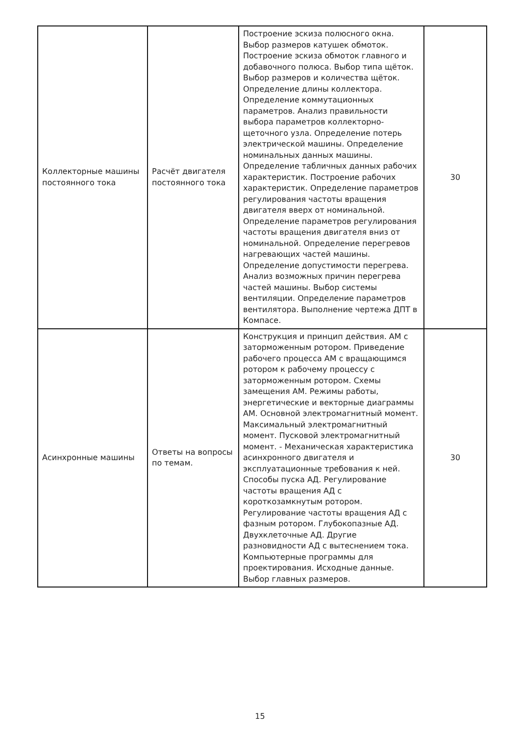| Коллекторные машины постоянного тока | Расчёт двигателя постоянного тока | Построение эскиза полюсного окна. Выбор размеров катушек обмоток. Построение эскиза обмоток главного и добавочного полюса. Выбор типа щёток. Выбор размеров и количества щёток. Определение длины коллектора. Определение коммутационных параметров. Анализ правильности выбора параметров коллекторно-щеточного узла. Определение потерь электрической машины. Определение номинальных данных машины. Определение табличных данных рабочих характеристик. Построение рабочих характеристик. Определение параметров регулирования частоты вращения двигателя вверх от номинальной. Определение параметров регулирования частоты вращения двигателя вниз от номинальной. Определение перегревов нагревающих частей машины. Определение допустимости перегрева. Анализ возможных причин перегрева частей машины. Выбор системы вентиляции. Определение параметров вентилятора. Выполнение чертежа ДПТ в Компасе. | 30 |
| Асинхронные машины | Ответы на вопросы по темам. | Конструкция и принцип действия. АМ с заторможенным ротором. Приведение рабочего процесса АМ с вращающимся ротором к рабочему процессу с заторможенным ротором. Схемы замещения АМ. Режимы работы, энергетические и векторные диаграммы АМ. Основной электромагнитный момент. Максимальный электромагнитный момент. Пусковой электромагнитный момент. - Механическая характеристика асинхронного двигателя и эксплуатационные требования к ней. Способы пуска АД. Регулирование частоты вращения АД с короткозамкнутым ротором. Регулирование частоты вращения АД с фазным ротором. Глубокопазные АД. Двухклеточные АД. Другие разновидности АД с вытеснением тока. Компьютерные программы для проектирования. Исходные данные. Выбор главных размеров. | 30 |
15